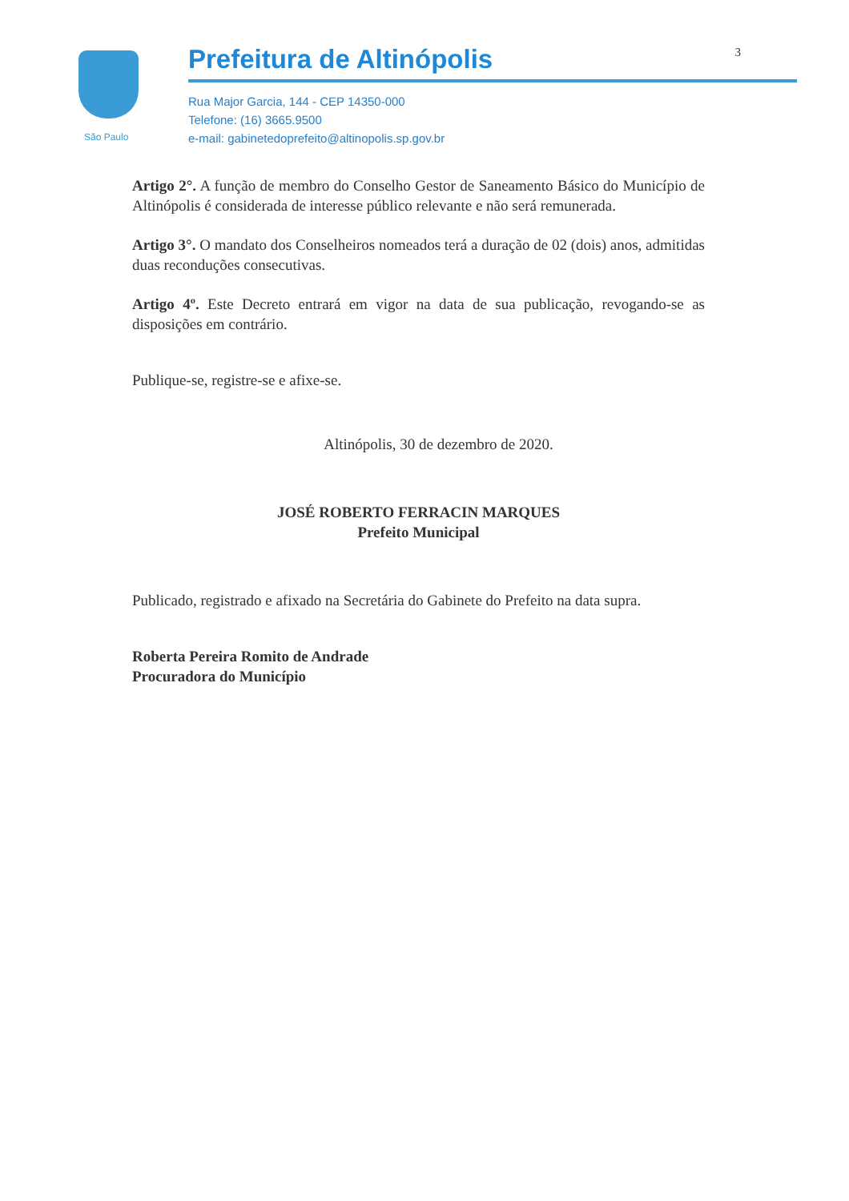São Paulo
3
Prefeitura de Altinópolis
Rua Major Garcia, 144 - CEP 14350-000
Telefone: (16) 3665.9500
e-mail: gabinetedoprefeito@altinopolis.sp.gov.br
Artigo 2°. A função de membro do Conselho Gestor de Saneamento Básico do Município de Altinópolis é considerada de interesse público relevante e não será remunerada.
Artigo 3°. O mandato dos Conselheiros nomeados terá a duração de 02 (dois) anos, admitidas duas reconduções consecutivas.
Artigo 4º. Este Decreto entrará em vigor na data de sua publicação, revogando-se as disposições em contrário.
Publique-se, registre-se e afixe-se.
Altinópolis, 30 de dezembro de 2020.
JOSÉ ROBERTO FERRACIN MARQUES
Prefeito Municipal
Publicado, registrado e afixado na Secretária do Gabinete do Prefeito na data supra.
Roberta Pereira Romito de Andrade
Procuradora do Município